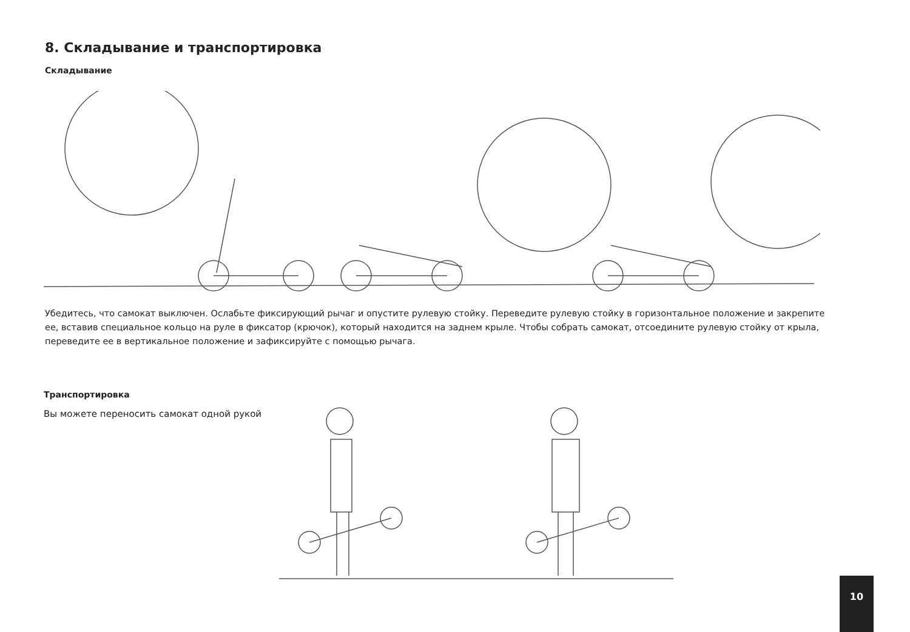8. Складывание и транспортировка
Складывание
Убедитесь, что самокат выключен. Ослабьте фиксирующий рычаг и опустите рулевую стойку. Переведите рулевую стойку в горизонтальное положение и закрепите ее, вставив специальное кольцо на руле в фиксатор (крючок), который находится на заднем крыле. Чтобы собрать самокат, отсоедините рулевую стойку от крыла, переведите ее в вертикальное положение и зафиксируйте с помощью рычага.
Транспортировка
Вы можете переносить самокат одной рукой
10